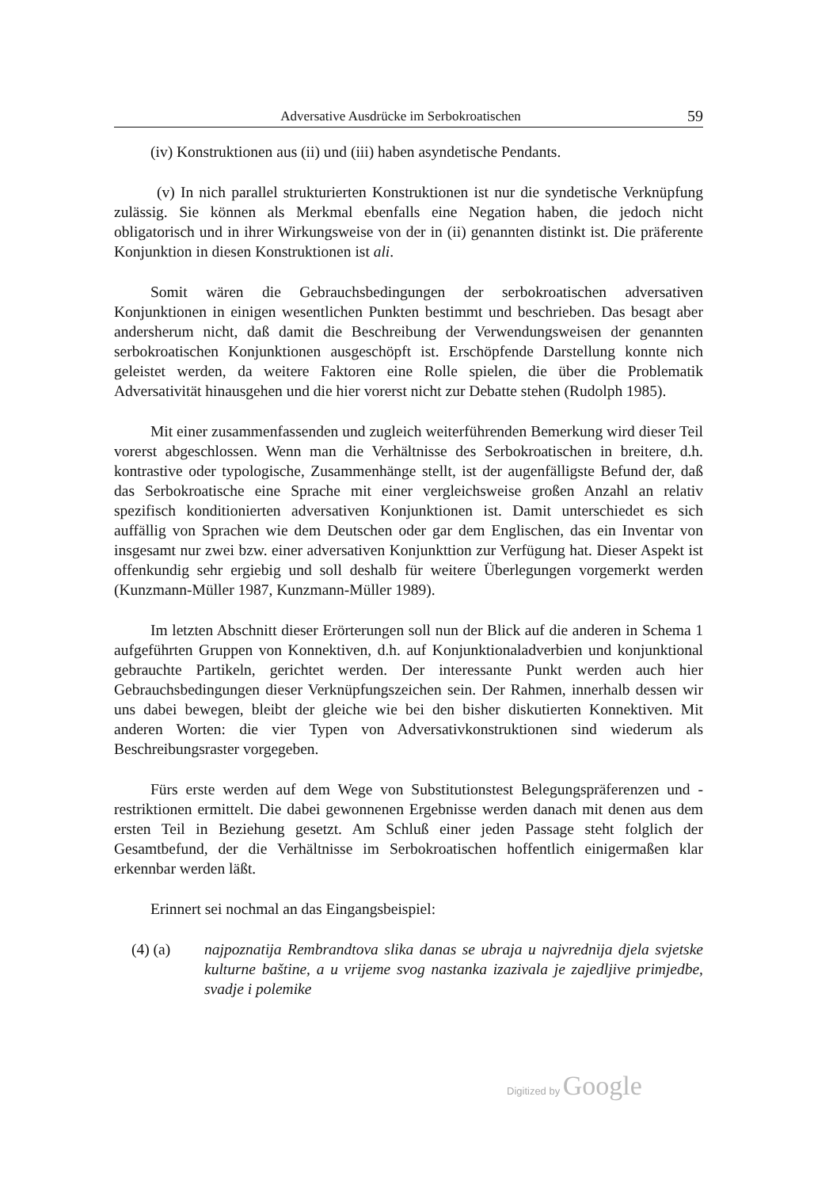Adversative Ausdrücke im Serbokroatischen 59
(iv) Konstruktionen aus (ii) und (iii) haben asyndetische Pendants.
(v) In nich parallel strukturierten Konstruktionen ist nur die syndetische Verknüpfung zulässig. Sie können als Merkmal ebenfalls eine Negation haben, die jedoch nicht obligatorisch und in ihrer Wirkungsweise von der in (ii) genannten distinkt ist. Die präferente Konjunktion in diesen Konstruktionen ist ali.
Somit wären die Gebrauchsbedingungen der serbokroatischen adversativen Konjunktionen in einigen wesentlichen Punkten bestimmt und beschrieben. Das besagt aber andersherum nicht, daß damit die Beschreibung der Verwendungsweisen der genannten serbokroatischen Konjunktionen ausgeschöpft ist. Erschöpfende Darstellung konnte nich geleistet werden, da weitere Faktoren eine Rolle spielen, die über die Problematik Adversativität hinausgehen und die hier vorerst nicht zur Debatte stehen (Rudolph 1985).
Mit einer zusammenfassenden und zugleich weiterführenden Bemerkung wird dieser Teil vorerst abgeschlossen. Wenn man die Verhältnisse des Serbokroatischen in breitere, d.h. kontrastive oder typologische, Zusammenhänge stellt, ist der augenfälligste Befund der, daß das Serbokroatische eine Sprache mit einer vergleichsweise großen Anzahl an relativ spezifisch konditionierten adversativen Konjunktionen ist. Damit unterschiedet es sich auffällig von Sprachen wie dem Deutschen oder gar dem Englischen, das ein Inventar von insgesamt nur zwei bzw. einer adversativen Konjunkttion zur Verfügung hat. Dieser Aspekt ist offenkundig sehr ergiebig und soll deshalb für weitere Überlegungen vorgemerkt werden (Kunzmann-Müller 1987, Kunzmann-Müller 1989).
Im letzten Abschnitt dieser Erörterungen soll nun der Blick auf die anderen in Schema 1 aufgeführten Gruppen von Konnektiven, d.h. auf Konjunktionaladverbien und konjunktional gebrauchte Partikeln, gerichtet werden. Der interessante Punkt werden auch hier Gebrauchsbedingungen dieser Verknüpfungszeichen sein. Der Rahmen, innerhalb dessen wir uns dabei bewegen, bleibt der gleiche wie bei den bisher diskutierten Konnektiven. Mit anderen Worten: die vier Typen von Adversativkonstruktionen sind wiederum als Beschreibungsraster vorgegeben.
Fürs erste werden auf dem Wege von Substitutionstest Belegungspräferenzen und -restriktionen ermittelt. Die dabei gewonnenen Ergebnisse werden danach mit denen aus dem ersten Teil in Beziehung gesetzt. Am Schluß einer jeden Passage steht folglich der Gesamtbefund, der die Verhältnisse im Serbokroatischen hoffentlich einigermaßen klar erkennbar werden läßt.
Erinnert sei nochmal an das Eingangsbeispiel:
(4) (a) najpoznatija Rembrandtova slika danas se ubraja u najvrednija djela svjetske kulturne baštine, a u vrijeme svog nastanka izazivala je zajedljive primjedbe, svadje i polemike
Digitized by Google